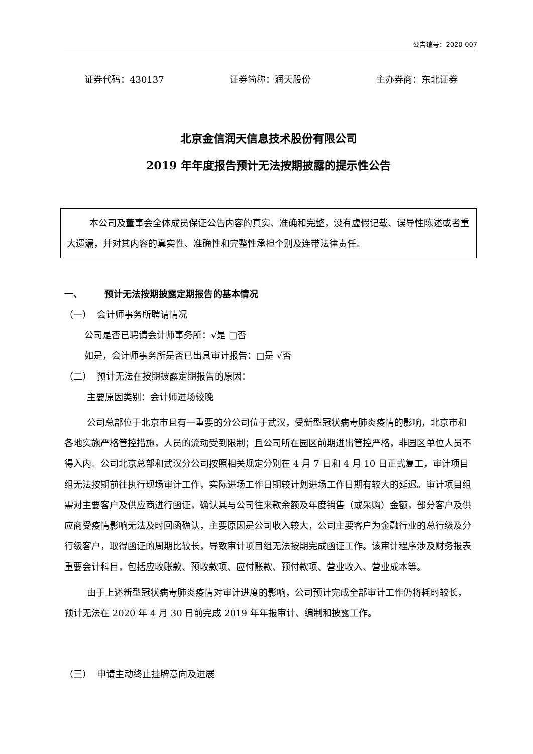公告编号：2020-007
证券代码：430137 证券简称：润天股份 主办券商：东北证券
北京金信润天信息技术股份有限公司
2019 年年度报告预计无法按期披露的提示性公告
本公司及董事会全体成员保证公告内容的真实、准确和完整，没有虚假记载、误导性陈述或者重大遗漏，并对其内容的真实性、准确性和完整性承担个别及连带法律责任。
一、 预计无法按期披露定期报告的基本情况
（一） 会计师事务所聘请情况
公司是否已聘请会计师事务所：√是 □否
如是，会计师事务所是否已出具审计报告：□是 √否
（二） 预计无法在按期披露定期报告的原因：
主要原因类别：会计师进场较晚
公司总部位于北京市且有一重要的分公司位于武汉，受新型冠状病毒肺炎疫情的影响，北京市和各地实施严格管控措施，人员的流动受到限制；且公司所在园区前期进出管控严格，非园区单位人员不得入内。公司北京总部和武汉分公司按照相关规定分别在 4 月 7 日和 4 月 10 日正式复工，审计项目组无法按期前往执行现场审计工作，实际进场工作日期较计划进场工作日期有较大的延迟。审计项目组需对主要客户及供应商进行函证，确认其与公司往来款余额及年度销售（或采购）金额，部分客户及供应商受疫情影响无法及时回函确认，主要原因是公司收入较大，公司主要客户为金融行业的总行级及分行级客户，取得函证的周期比较长，导致审计项目组无法按期完成函证工作。该审计程序涉及财务报表重要会计科目，包括应收账款、预收款项、应付账款、预付款项、营业收入、营业成本等。
由于上述新型冠状病毒肺炎疫情对审计进度的影响，公司预计完成全部审计工作仍将耗时较长，预计无法在 2020 年 4 月 30 日前完成 2019 年年报审计、编制和披露工作。
（三） 申请主动终止挂牌意向及进展